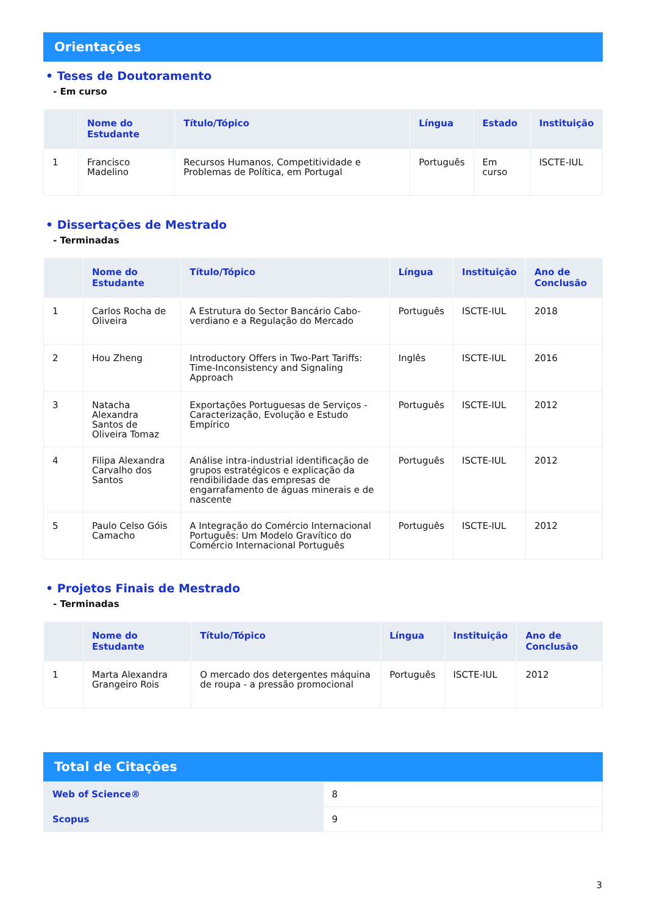Orientações
• Teses de Doutoramento
- Em curso
| | Nome do Estudante | Título/Tópico | Língua | Estado | Instituição |
| --- | --- | --- | --- | --- | --- |
| 1 | Francisco Madelino | Recursos Humanos, Competitividade e Problemas de Política, em Portugal | Português | Em curso | ISCTE-IUL |
• Dissertações de Mestrado
- Terminadas
| | Nome do Estudante | Título/Tópico | Língua | Instituição | Ano de Conclusão |
| --- | --- | --- | --- | --- | --- |
| 1 | Carlos Rocha de Oliveira | A Estrutura do Sector Bancário Cabo-verdiano e a Regulação do Mercado | Português | ISCTE-IUL | 2018 |
| 2 | Hou Zheng | Introductory Offers in Two-Part Tariffs: Time-Inconsistency and Signaling Approach | Inglês | ISCTE-IUL | 2016 |
| 3 | Natacha Alexandra Santos de Oliveira Tomaz | Exportações Portuguesas de Serviços - Caracterização, Evolução e Estudo Empírico | Português | ISCTE-IUL | 2012 |
| 4 | Filipa Alexandra Carvalho dos Santos | Análise intra-industrial identificação de grupos estratégicos e explicação da rendibilidade das empresas de engarrafamento de águas minerais e de nascente | Português | ISCTE-IUL | 2012 |
| 5 | Paulo Celso Góis Camacho | A Integração do Comércio Internacional Português: Um Modelo Gravítico do Comércio Internacional Português | Português | ISCTE-IUL | 2012 |
• Projetos Finais de Mestrado
- Terminadas
| | Nome do Estudante | Título/Tópico | Língua | Instituição | Ano de Conclusão |
| --- | --- | --- | --- | --- | --- |
| 1 | Marta Alexandra Grangeiro Rois | O mercado dos detergentes máquina de roupa - a pressão promocional | Português | ISCTE-IUL | 2012 |
Total de Citações
| Web of Science® | 8 |
| Scopus | 9 |
3